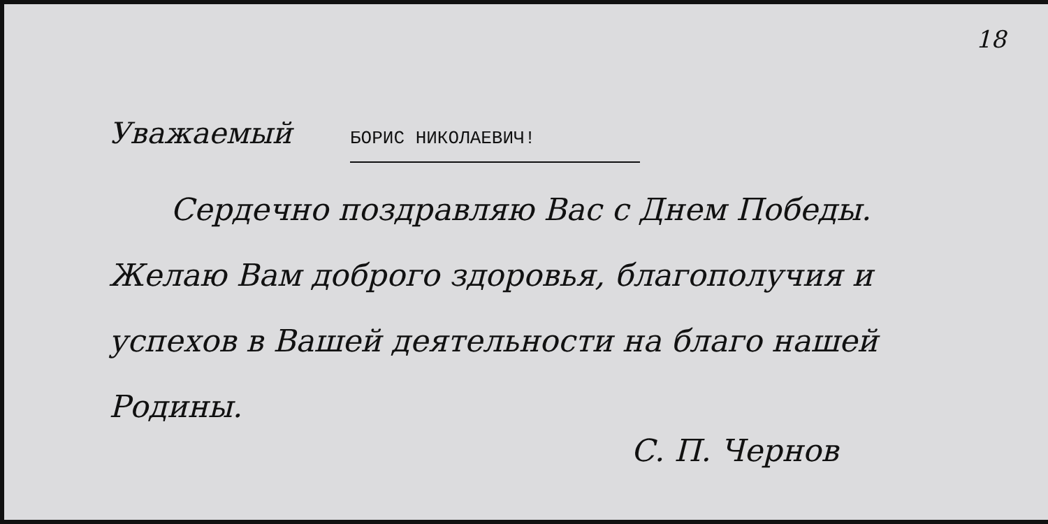18
Уважаемый БОРИС НИКОЛАЕВИЧ!
  Сердечно поздравляю Вас с Днем Победы. Желаю Вам доброго здоровья, благополучия и успехов в Вашей деятельности на благо нашей Родины.
С. П. Чернов